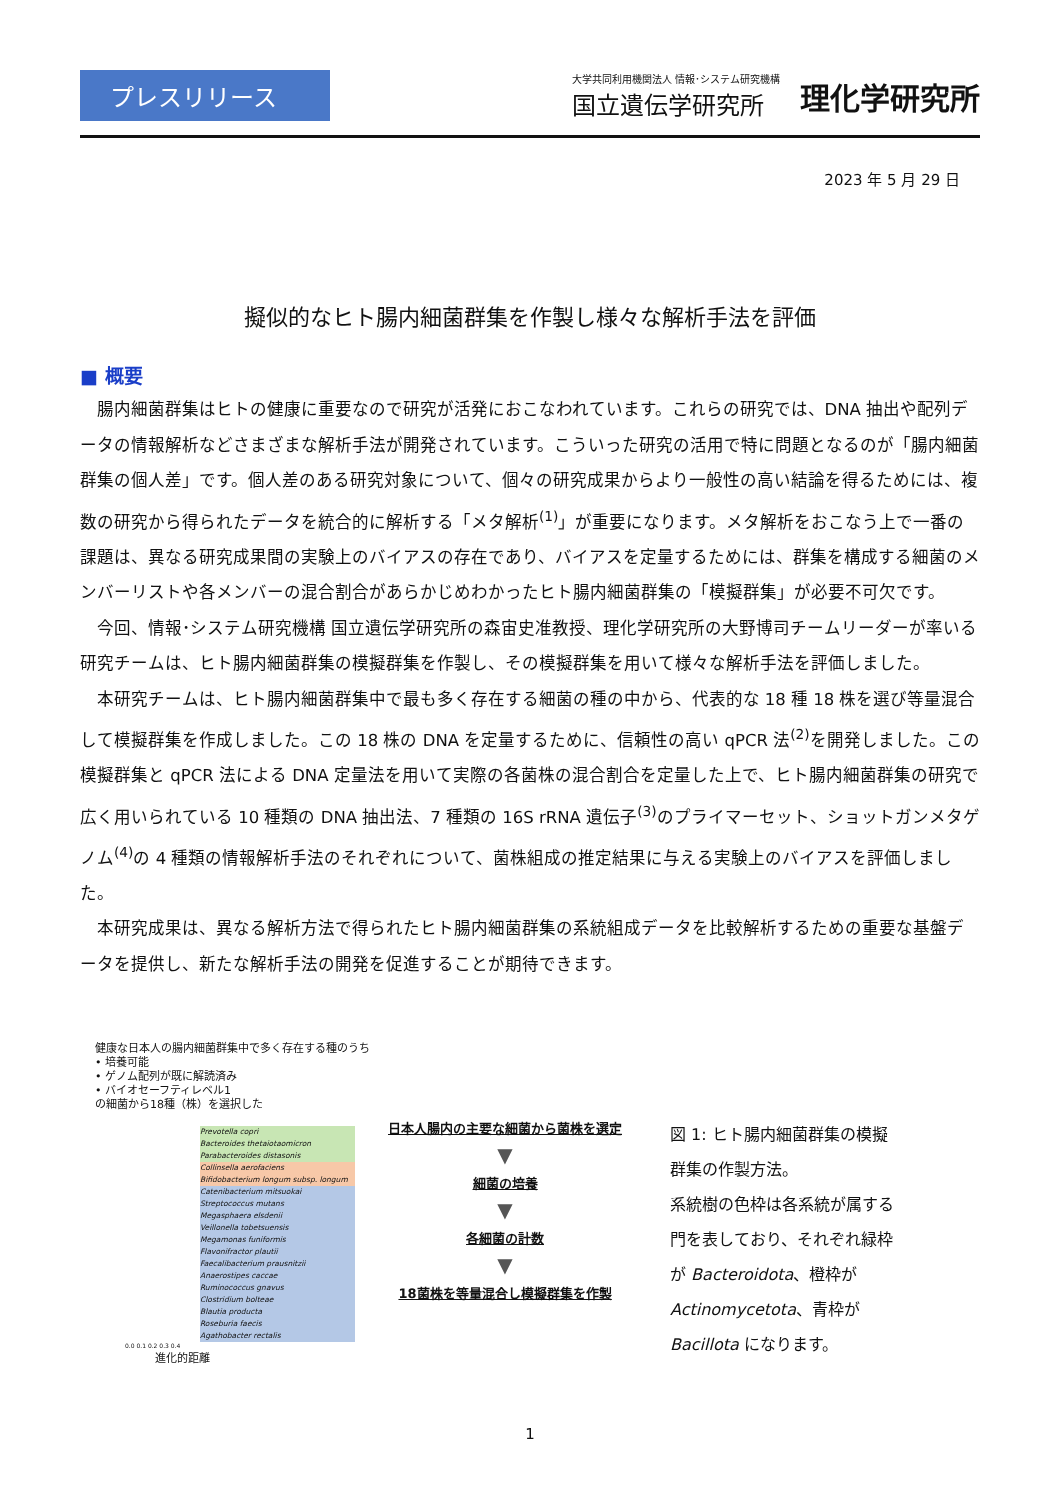プレスリリース
大学共同利用機関法人 情報･システム研究機構
国立遺伝学研究所
理化学研究所
2023 年 5 月 29 日
擬似的なヒト腸内細菌群集を作製し様々な解析手法を評価
■ 概要
腸内細菌群集はヒトの健康に重要なので研究が活発におこなわれています。これらの研究では、DNA 抽出や配列データの情報解析などさまざまな解析手法が開発されています。こういった研究の活用で特に問題となるのが「腸内細菌群集の個人差」です。個人差のある研究対象について、個々の研究成果からより一般性の高い結論を得るためには、複数の研究から得られたデータを統合的に解析する「メタ解析<sup>(1)</sup>」が重要になります。メタ解析をおこなう上で一番の課題は、異なる研究成果間の実験上のバイアスの存在であり、バイアスを定量するためには、群集を構成する細菌のメンバーリストや各メンバーの混合割合があらかじめわかったヒト腸内細菌群集の「模擬群集」が必要不可欠です。
今回、情報･システム研究機構 国立遺伝学研究所の森宙史准教授、理化学研究所の大野博司チームリーダーが率いる研究チームは、ヒト腸内細菌群集の模擬群集を作製し、その模擬群集を用いて様々な解析手法を評価しました。
本研究チームは、ヒト腸内細菌群集中で最も多く存在する細菌の種の中から、代表的な 18 種 18 株を選び等量混合して模擬群集を作成しました。この 18 株の DNA を定量するために、信頼性の高い qPCR 法<sup>(2)</sup>を開発しました。この模擬群集と qPCR 法による DNA 定量法を用いて実際の各菌株の混合割合を定量した上で、ヒト腸内細菌群集の研究で広く用いられている 10 種類の DNA 抽出法、7 種類の 16S rRNA 遺伝子<sup>(3)</sup>のプライマーセット、ショットガンメタゲノム<sup>(4)</sup>の 4 種類の情報解析手法のそれぞれについて、菌株組成の推定結果に与える実験上のバイアスを評価しました。
本研究成果は、異なる解析方法で得られたヒト腸内細菌群集の系統組成データを比較解析するための重要な基盤データを提供し、新たな解析手法の開発を促進することが期待できます。
健康な日本人の腸内細菌群集中で多く存在する種のうち
• 培養可能
• ゲノム配列が既に解読済み
• バイオセーフティレベル1
の細菌から18種（株）を選択した
Prevotella copri
Bacteroides thetaiotaomicron
Parabacteroides distasonis
Collinsella aerofaciens
Bifidobacterium longum subsp. longum
Catenibacterium mitsuokai
Streptococcus mutans
Megasphaera elsdenii
Veillonella tobetsuensis
Megamonas funiformis
Flavonifractor plautii
Faecalibacterium prausnitzii
Anaerostipes caccae
Ruminococcus gnavus
Clostridium bolteae
Blautia producta
Roseburia faecis
Agathobacter rectalis
0.0 0.1 0.2 0.3 0.4
進化的距離
日本人腸内の主要な細菌から菌株を選定
▼
細菌の培養
▼
各細菌の計数
▼
18菌株を等量混合し模擬群集を作製
図 1: ヒト腸内細菌群集の模擬群集の作製方法。
系統樹の色枠は各系統が属する門を表しており、それぞれ緑枠が Bacteroidota、橙枠が Actinomycetota、青枠が Bacillota になります。
1